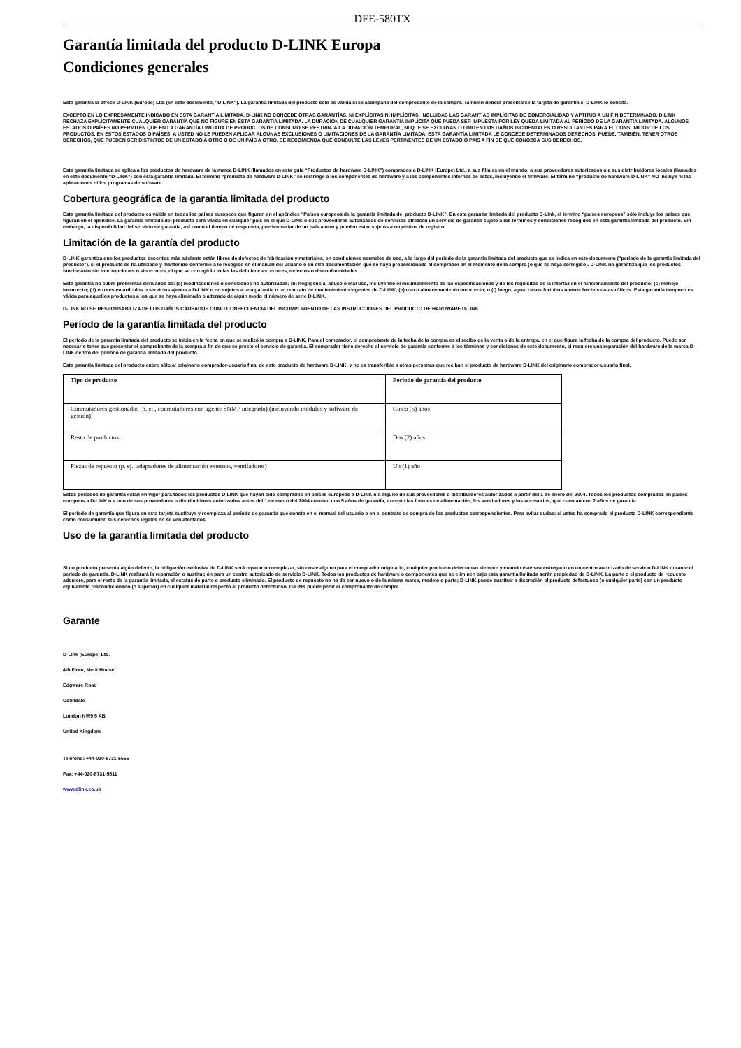DFE-580TX
Garantía limitada del producto D-LINK Europa
Condiciones generales
Esta garantía la ofrece D-LINK (Europe) Ltd. (en este documento, "D-LINK"). La garantía limitada del producto sólo es válida si se acompaña del comprobante de la compra. También deberá presentarse la tarjeta de garantía si D-LINK lo solicita.
EXCEPTO EN LO EXPRESAMENTE INDICADO EN ESTA GARANTÍA LIMITADA, D-LINK NO CONCEDE OTRAS GARANTÍAS, NI EXPLÍCITAS NI IMPLÍCITAS, INCLUIDAS LAS GARANTÍAS IMPLÍCITAS DE COMERCIALIDAD Y APTITUD A UN FIN DETERMINADO. D-LINK RECHAZA EXPLÍCITAMENTE CUALQUIER GARANTÍA QUE NO FIGURE EN ESTA GARANTÍA LIMITADA. LA DURACIÓN DE CUALQUIER GARANTÍA IMPLÍCITA QUE PUEDA SER IMPUESTA POR LEY QUEDA LIMITADA AL PERÍODO DE LA GARANTÍA LIMITADA. ALGUNOS ESTADOS O PAÍSES NO PERMITEN QUE EN LA GARANTÍA LIMITADA DE PRODUCTOS DE CONSUMO SE RESTRINJA LA DURACIÓN TEMPORAL, NI QUE SE EXCLUYAN O LIMITEN LOS DAÑOS INCIDENTALES O RESULTANTES PARA EL CONSUMIDOR DE LOS PRODUCTOS. EN ESTOS ESTADOS O PAÍSES, A USTED NO LE PUEDEN APLICAR ALGUNAS EXCLUSIONES O LIMITACIONES DE LA GARANTÍA LIMITADA. ESTA GARANTÍA LIMITADA LE CONCEDE DETERMINADOS DERECHOS. PUEDE, TAMBIÉN, TENER OTROS DERECHOS, QUE PUEDEN SER DISTINTOS DE UN ESTADO A OTRO O DE UN PAÍS A OTRO. SE RECOMIENDA QUE CONSULTE LAS LEYES PERTINENTES DE UN ESTADO O PAÍS A FIN DE QUE CONOZCA SUS DERECHOS.
Esta garantía limitada se aplica a los productos de hardware de la marca D-LINK (llamados en esta guía “Productos de hardware D-LINK”) comprados a D-LINK (Europe) Ltd., a sus filiales en el mundo, a sus proveedores autorizados o a sus distribuidores locales (llamados en este documento “D-LINK”) con esta garantía limitada. El término “producto de hardware D-LINK” se restringe a los componentes de hardware y a los componentes internos de estos, incluyendo el firmware. El término “producto de hardware D-LINK” NO incluye ni las aplicaciones ni los programas de software.
Cobertura geográfica de la garantía limitada del producto
Esta garantía limitada del producto es válida en todos los países europeos que figuran en el apéndice “Países europeos de la garantía limitada del producto D-LINK”. En esta garantía limitada del producto D-Link, el término “países europeos” sólo incluye los países que figuran en el apéndice. La garantía limitada del producto será válida en cualquier país en el que D-LINK o sus proveedores autorizados de servicios ofrezcan un servicio de garantía sujeto a los términos y condiciones recogidos en esta garantía limitada del producto. Sin embargo, la disponibilidad del servicio de garantía, así como el tiempo de respuesta, pueden variar de un país a otro y pueden estar sujetos a requisitos de registro.
Limitación de la garantía del producto
D-LINK garantiza que los productos descritos más adelante están libres de defectos de fabricación y materiales, en condiciones normales de uso, a lo largo del período de la garantía limitada del producto que se indica en este documento ("período de la garantía limitada del producto"), si el producto se ha utilizado y mantenido conforme a lo recogido en el manual del usuario o en otra documentación que se haya proporcionado al comprador en el momento de la compra (o que se haya corregido). D-LINK no garantiza que los productos funcionarán sin interrupciones o sin errores, ni que se corregirán todas las deficiencias, errores, defectos o disconformidades.
Esta garantía no cubre problemas derivados de: (a) modificaciones o conexiones no autorizadas; (b) negligencia, abuso o mal uso, incluyendo el incumplimiento de las especificaciones y de los requisitos de la interfaz en el funcionamiento del producto; (c) manejo incorrecto; (d) errores en artículos o servicios ajenos a D-LINK o no sujetos a una garantía o un contrato de mantenimiento vigentes de D-LINK; (e) uso o almacenamiento incorrecto; o (f) fuego, agua, casos fortuitos u otros hechos catastróficos. Esta garantía tampoco es válida para aquellos productos a los que se haya eliminado o alterado de algún modo el número de serie D-LINK.
D-LINK NO SE RESPONSABILIZA DE LOS DAÑOS CAUSADOS COMO CONSECUENCIA DEL INCUMPLIMIENTO DE LAS INSTRUCCIONES DEL PRODUCTO DE HARDWARE D-LINK.
Período de la garantía limitada del producto
El período de la garantía limitada del producto se inicia en la fecha en que se realizó la compra a D-LINK. Para el comprador, el comprobante de la fecha de la compra es el recibo de la venta o de la entrega, en el que figura la fecha de la compra del producto. Puede ser necesario tener que presentar el comprobante de la compra a fin de que se preste el servicio de garantía. El comprador tiene derecho al servicio de garantía conforme a los términos y condiciones de este documento, si requiere una reparación del hardware de la marca D-LINK dentro del período de garantía limitada del producto.
Esta garantía limitada del producto cubre sólo al originario comprador-usuario final de este producto de hardware D-LINK, y no es transferible a otras personas que reciban el producto de hardware D-LINK del originario comprador-usuario final.
| Tipo de producto | Período de garantía del producto |
| --- | --- |
| Conmutadores gestionados (p. ej., conmutadores con agente SNMP integrado) (incluyendo módulos y software de gestión) | Cinco (5) años |
| Resto de productos | Dos (2) años |
| Piezas de repuesto (p. ej., adaptadores de alimentación externos, ventiladores) | Un (1) año |
Estos períodos de garantía están en vigor para todos los productos D-LINK que hayan sido comprados en países europeos a D-LINK o a alguno de sus proveedores o distribuidores autorizados a partir del 1 de enero del 2004. Todos los productos comprados en países europeos a D-LINK o a uno de sus proveedores o distribuidores autorizados antes del 1 de enero del 2004 cuentan con 5 años de garantía, excepto las fuentes de alimentación, los ventiladores y los accesorios, que cuentan con 2 años de garantía.
El período de garantía que figura en esta tarjeta sustituye y reemplaza al período de garantía que consta en el manual del usuario o en el contrato de compra de los productos correspondientes. Para evitar dudas: si usted ha comprado el producto D-LINK correspondiente como consumidor, sus derechos legales no se ven afectados.
Uso de la garantía limitada del producto
Si un producto presenta algún defecto, la obligación exclusiva de D-LINK será reparar o reemplazar, sin coste alguno para el comprador originario, cualquier producto defectuoso siempre y cuando éste sea entregado en un centro autorizado de servicio D-LINK durante el período de garantía. D-LINK realizará la reparación o sustitución para un centro autorizado de servicio D-LINK. Todos los productos de hardware o componentes que se eliminen bajo esta garantía limitada serán propiedad de D-LINK. La parte o el producto de repuesto adquiere, para el resto de la garantía limitada, el estatus de parte o producto eliminado. El producto de repuesto no ha de ser nuevo o de la misma marca, modelo o parte; D-LINK puede sustituir a discreción el producto defectuoso (o cualquier parte) con un producto equivalente reacondicionado (o superior) en cualquier material respecto al producto defectuoso. D-LINK puede pedir el comprobante de compra.
Garante
D-Link (Europe) Ltd.
4th Floor, Merit House
Edgware Road
Colindale
London NW9 5 AB
United Kingdom
Teléfono: +44-020-8731-5555
Fax: +44-020-8731-5511
www.dlink.co.uk